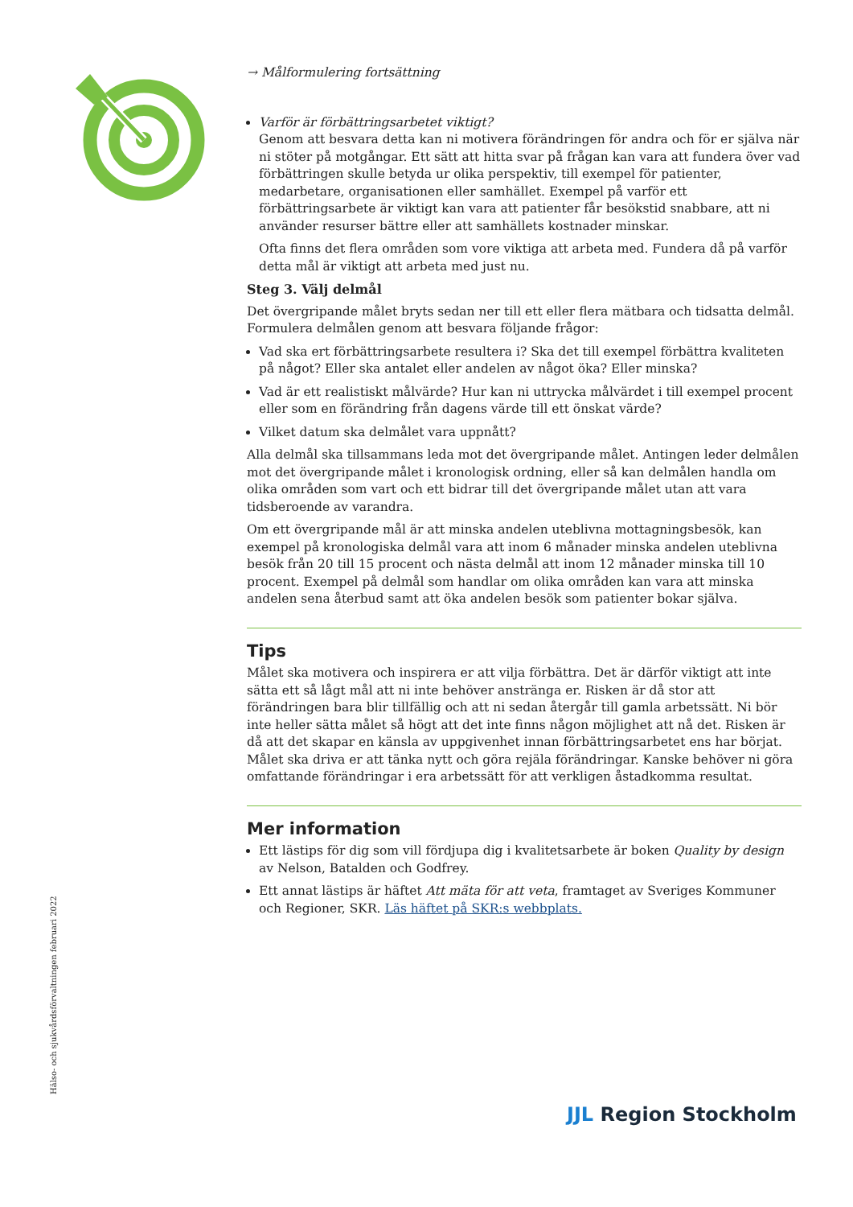→ Målformulering fortsättning
Varför är förbättringsarbetet viktigt?
Genom att besvara detta kan ni motivera förändringen för andra och för er själva när ni stöter på motgångar. Ett sätt att hitta svar på frågan kan vara att fundera över vad förbättringen skulle betyda ur olika perspektiv, till exempel för patienter, medarbetare, organisationen eller samhället. Exempel på varför ett förbättringsarbete är viktigt kan vara att patienter får besökstid snabbare, att ni använder resurser bättre eller att samhällets kostnader minskar.
Ofta finns det flera områden som vore viktiga att arbeta med. Fundera då på varför detta mål är viktigt att arbeta med just nu.
Steg 3. Välj delmål
Det övergripande målet bryts sedan ner till ett eller flera mätbara och tidsatta delmål. Formulera delmålen genom att besvara följande frågor:
Vad ska ert förbättringsarbete resultera i? Ska det till exempel förbättra kvaliteten på något? Eller ska antalet eller andelen av något öka? Eller minska?
Vad är ett realistiskt målvärde? Hur kan ni uttrycka målvärdet i till exempel procent eller som en förändring från dagens värde till ett önskat värde?
Vilket datum ska delmålet vara uppnått?
Alla delmål ska tillsammans leda mot det övergripande målet. Antingen leder delmålen mot det övergripande målet i kronologisk ordning, eller så kan delmålen handla om olika områden som vart och ett bidrar till det övergripande målet utan att vara tidsberoende av varandra.
Om ett övergripande mål är att minska andelen uteblivna mottagningsbesök, kan exempel på kronologiska delmål vara att inom 6 månader minska andelen uteblivna besök från 20 till 15 procent och nästa delmål att inom 12 månader minska till 10 procent. Exempel på delmål som handlar om olika områden kan vara att minska andelen sena återbud samt att öka andelen besök som patienter bokar själva.
Tips
Målet ska motivera och inspirera er att vilja förbättra. Det är därför viktigt att inte sätta ett så lågt mål att ni inte behöver anstränga er. Risken är då stor att förändringen bara blir tillfällig och att ni sedan återgår till gamla arbetssätt. Ni bör inte heller sätta målet så högt att det inte finns någon möjlighet att nå det. Risken är då att det skapar en känsla av uppgivenhet innan förbättringsarbetet ens har börjat. Målet ska driva er att tänka nytt och göra rejäla förändringar. Kanske behöver ni göra omfattande förändringar i era arbetssätt för att verkligen åstadkomma resultat.
Mer information
Ett lästips för dig som vill fördjupa dig i kvalitetsarbete är boken Quality by design av Nelson, Batalden och Godfrey.
Ett annat lästips är häftet Att mäta för att veta, framtaget av Sveriges Kommuner och Regioner, SKR. Läs häftet på SKR:s webbplats.
Hälso- och sjukvårdsförvaltningen februari 2022
JJL Region Stockholm